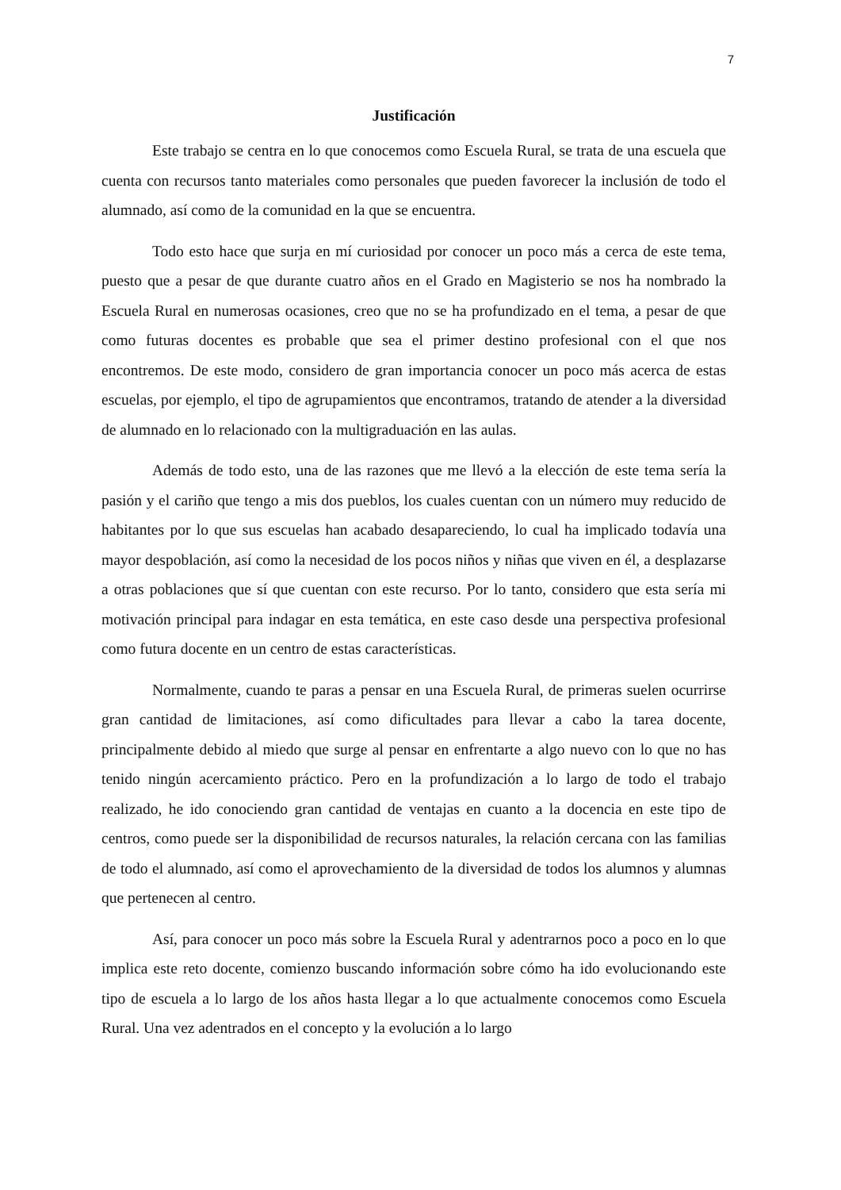7
Justificación
Este trabajo se centra en lo que conocemos como Escuela Rural, se trata de una escuela que cuenta con recursos tanto materiales como personales que pueden favorecer la inclusión de todo el alumnado, así como de la comunidad en la que se encuentra.
Todo esto hace que surja en mí curiosidad por conocer un poco más a cerca de este tema, puesto que a pesar de que durante cuatro años en el Grado en Magisterio se nos ha nombrado la Escuela Rural en numerosas ocasiones, creo que no se ha profundizado en el tema, a pesar de que como futuras docentes es probable que sea el primer destino profesional con el que nos encontremos. De este modo, considero de gran importancia conocer un poco más acerca de estas escuelas, por ejemplo, el tipo de agrupamientos que encontramos, tratando de atender a la diversidad de alumnado en lo relacionado con la multigraduación en las aulas.
Además de todo esto, una de las razones que me llevó a la elección de este tema sería la pasión y el cariño que tengo a mis dos pueblos, los cuales cuentan con un número muy reducido de habitantes por lo que sus escuelas han acabado desapareciendo, lo cual ha implicado todavía una mayor despoblación, así como la necesidad de los pocos niños y niñas que viven en él, a desplazarse a otras poblaciones que sí que cuentan con este recurso. Por lo tanto, considero que esta sería mi motivación principal para indagar en esta temática, en este caso desde una perspectiva profesional como futura docente en un centro de estas características.
Normalmente, cuando te paras a pensar en una Escuela Rural, de primeras suelen ocurrirse gran cantidad de limitaciones, así como dificultades para llevar a cabo la tarea docente, principalmente debido al miedo que surge al pensar en enfrentarte a algo nuevo con lo que no has tenido ningún acercamiento práctico. Pero en la profundización a lo largo de todo el trabajo realizado, he ido conociendo gran cantidad de ventajas en cuanto a la docencia en este tipo de centros, como puede ser la disponibilidad de recursos naturales, la relación cercana con las familias de todo el alumnado, así como el aprovechamiento de la diversidad de todos los alumnos y alumnas que pertenecen al centro.
Así, para conocer un poco más sobre la Escuela Rural y adentrarnos poco a poco en lo que implica este reto docente, comienzo buscando información sobre cómo ha ido evolucionando este tipo de escuela a lo largo de los años hasta llegar a lo que actualmente conocemos como Escuela Rural. Una vez adentrados en el concepto y la evolución a lo largo